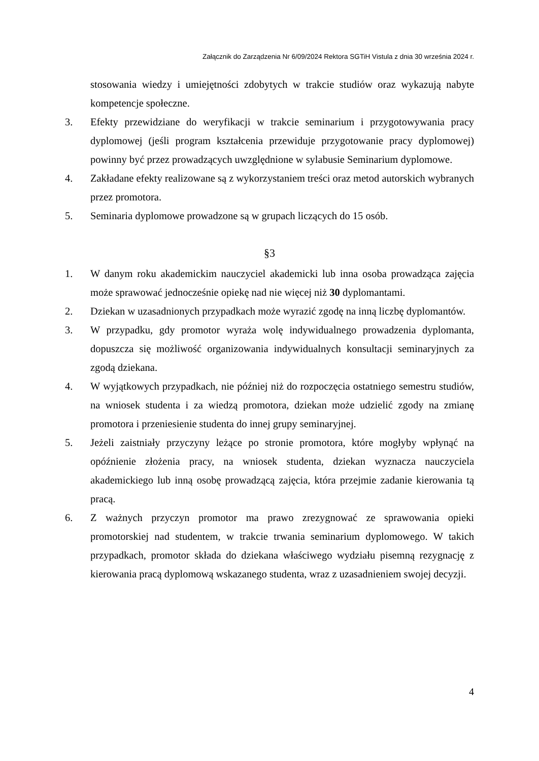Załącznik do Zarządzenia Nr 6/09/2024 Rektora SGTiH Vistula z dnia 30 września 2024 r.
stosowania wiedzy i umiejętności zdobytych w trakcie studiów oraz wykazują nabyte kompetencje społeczne.
3. Efekty przewidziane do weryfikacji w trakcie seminarium i przygotowywania pracy dyplomowej (jeśli program kształcenia przewiduje przygotowanie pracy dyplomowej) powinny być przez prowadzących uwzględnione w sylabusie Seminarium dyplomowe.
4. Zakładane efekty realizowane są z wykorzystaniem treści oraz metod autorskich wybranych przez promotora.
5. Seminaria dyplomowe prowadzone są w grupach liczących do 15 osób.
§3
1. W danym roku akademickim nauczyciel akademicki lub inna osoba prowadząca zajęcia może sprawować jednocześnie opiekę nad nie więcej niż 30 dyplomantami.
2. Dziekan w uzasadnionych przypadkach może wyrazić zgodę na inną liczbę dyplomantów.
3. W przypadku, gdy promotor wyraża wolę indywidualnego prowadzenia dyplomanta, dopuszcza się możliwość organizowania indywidualnych konsultacji seminaryjnych za zgodą dziekana.
4. W wyjątkowych przypadkach, nie później niż do rozpoczęcia ostatniego semestru studiów, na wniosek studenta i za wiedzą promotora, dziekan może udzielić zgody na zmianę promotora i przeniesienie studenta do innej grupy seminaryjnej.
5. Jeżeli zaistniały przyczyny leżące po stronie promotora, które mogłyby wpłynąć na opóźnienie złożenia pracy, na wniosek studenta, dziekan wyznacza nauczyciela akademickiego lub inną osobę prowadzącą zajęcia, która przejmie zadanie kierowania tą pracą.
6. Z ważnych przyczyn promotor ma prawo zrezygnować ze sprawowania opieki promotorskiej nad studentem, w trakcie trwania seminarium dyplomowego. W takich przypadkach, promotor składa do dziekana właściwego wydziału pisemną rezygnację z kierowania pracą dyplomową wskazanego studenta, wraz z uzasadnieniem swojej decyzji.
4